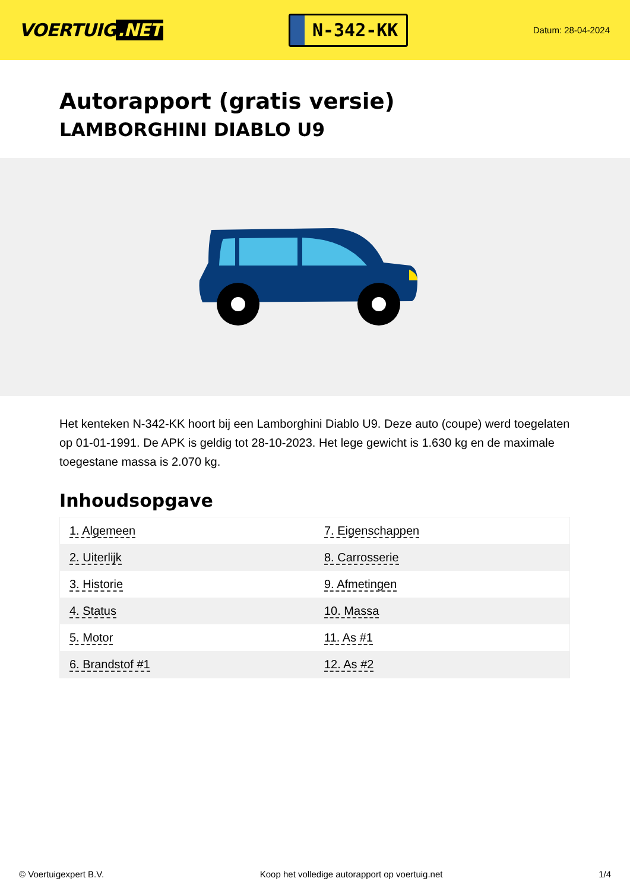VOERTUIG.NET
N-342-KK
Datum: 28-04-2024
Autorapport (gratis versie)
LAMBORGHINI DIABLO U9
Het kenteken N-342-KK hoort bij een Lamborghini Diablo U9. Deze auto (coupe) werd toegelaten op 01-01-1991. De APK is geldig tot 28-10-2023. Het lege gewicht is 1.630 kg en de maximale toegestane massa is 2.070 kg.
Inhoudsopgave
| 1. Algemeen | 7. Eigenschappen |
| 2. Uiterlijk | 8. Carrosserie |
| 3. Historie | 9. Afmetingen |
| 4. Status | 10. Massa |
| 5. Motor | 11. As #1 |
| 6. Brandstof #1 | 12. As #2 |
© Voertuigexpert B.V. Koop het volledige autorapport op voertuig.net 1/4